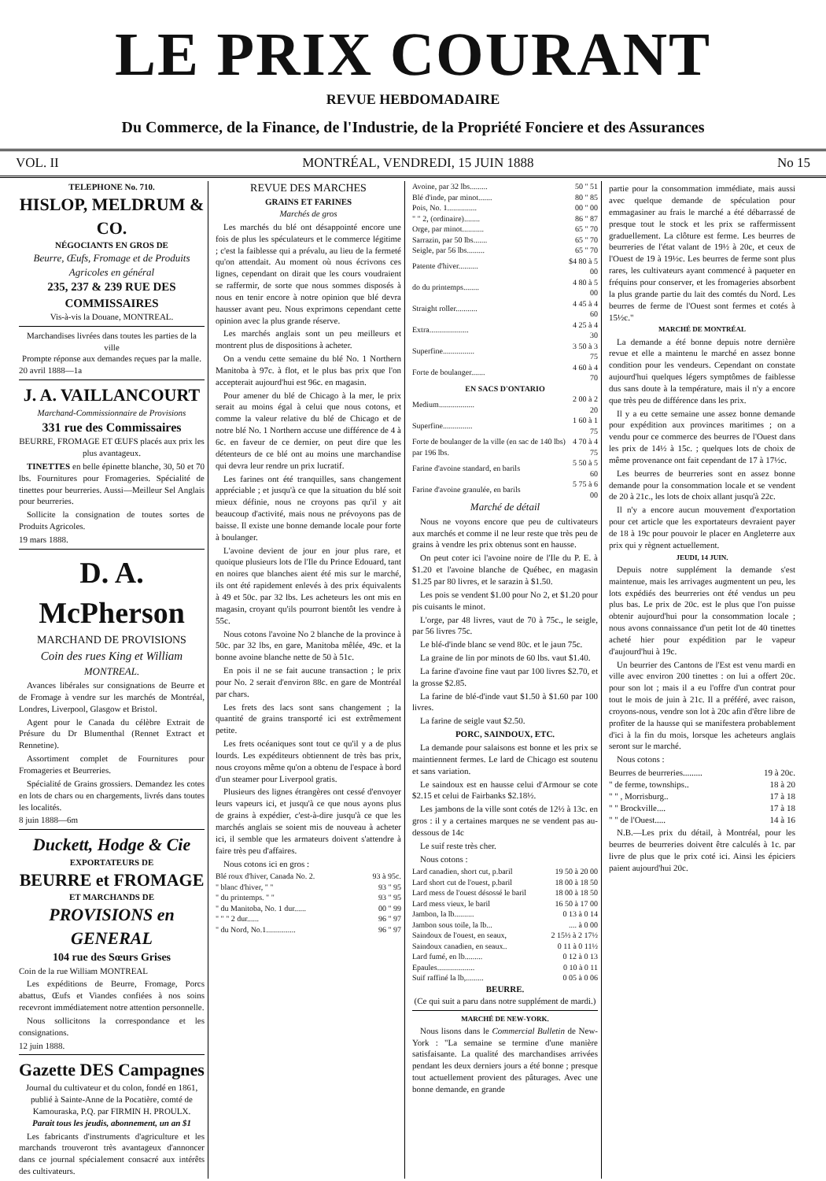LE PRIX COURANT
REVUE HEBDOMADAIRE
Du Commerce, de la Finance, de l'Industrie, de la Propriété Fonciere et des Assurances
VOL. II MONTRÉAL, VENDREDI, 15 JUIN 1888 No 15
TELEPHONE No. 710.
HISLOP, MELDRUM & CO.
NÉGOCIANTS EN GROS DE
Beurre, Œufs, Fromage et de Produits Agricoles en général
235, 237 & 239 RUE DES COMMISSAIRES
Vis-à-vis la Douane, MONTREAL.
Marchandises livrées dans toutes les parties de la ville
Prompte réponse aux demandes reçues par la malle.
20 avril 1888—1a
J. A. VAILLANCOURT
Marchand-Commissionnaire de Provisions
331 rue des Commissaires
BEURRE, FROMAGE ET ŒUFS placés aux prix les plus avantageux.
TINETTES en belle épinette blanche, 30, 50 et 70 lbs. Fournitures pour Fromageries. Spécialité de tinettes pour beurreries. Aussi—Meilleur Sel Anglais pour beurreries.
Sollicite la consignation de toutes sortes de Produits Agricoles.
19 mars 1888.
D. A. McPherson
MARCHAND DE PROVISIONS
Coin des rues King et William
MONTREAL.
Avances libérales sur consignations de Beurre et de Fromage à vendre sur les marchés de Montréal, Londres, Liverpool, Glasgow et Bristol.
Agent pour le Canada du célèbre Extrait de Présure du Dr Blumenthal (Rennet Extract et Rennetine).
Assortiment complet de Fournitures pour Fromageries et Beurreries.
Spécialité de Grains grossiers. Demandez les cotes en lots de chars ou en chargements, livrés dans toutes les localités.
8 juin 1888—6m
Duckett, Hodge & Cie
EXPORTATEURS DE
BEURRE et FROMAGE
ET MARCHANDS DE
PROVISIONS en GENERAL
104 rue des Sœurs Grises
Coin de la rue William MONTREAL
Les expéditions de Beurre, Fromage, Porcs abattus, Œufs et Viandes confiées à nos soins recevront immédiatement notre attention personnelle.
Nous sollicitons la correspondance et les consignations.
12 juin 1888.
Gazette DES Campagnes
Journal du cultivateur et du colon, fondé en 1861, publié à Sainte-Anne de la Pocatière, comté de Kamouraska, P.Q. par FIRMIN H. PROULX.
Parait tous les jeudis, abonnement, un an $1
Les fabricants d'instruments d'agriculture et les marchands trouveront très avantageux d'annoncer dans ce journal spécialement consacré aux intérêts des cultivateurs.
REVUE DES MARCHES
GRAINS ET FARINES
Marchés de gros
Les marchés du blé ont désappointé encore une fois de plus les spéculateurs et le commerce légitime ; c'est la faiblesse qui a prévalu, au lieu de la fermeté qu'on attendait. Au moment où nous écrivons ces lignes, cependant on dirait que les cours voudraient se raffermir, de sorte que nous sommes disposés à nous en tenir encore à notre opinion que blé devra hausser avant peu. Nous exprimons cependant cette opinion avec la plus grande réserve.
Les marchés anglais sont un peu meilleurs et montrent plus de dispositions à acheter.
On a vendu cette semaine du blé No. 1 Northern Manitoba à 97c. à flot, et le plus bas prix que l'on accepterait aujourd'hui est 96c. en magasin.
Pour amener du blé de Chicago à la mer, le prix serait au moins égal à celui que nous cotons, et comme la valeur relative du blé de Chicago et de notre blé No. 1 Northern accuse une différence de 4 à 6c. en faveur de ce dernier, on peut dire que les détenteurs de ce blé ont au moins une marchandise qui devra leur rendre un prix lucratif.
Les farines ont été tranquilles, sans changement appréciable ; et jusqu'à ce que la situation du blé soit mieux définie, nous ne croyons pas qu'il y ait beaucoup d'activité, mais nous ne prévoyons pas de baisse. Il existe une bonne demande locale pour forte à boulanger.
L'avoine devient de jour en jour plus rare, et quoique plusieurs lots de l'Ile du Prince Edouard, tant en noires que blanches aient été mis sur le marché, ils ont été rapidement enlevés à des prix équivalents à 49 et 50c. par 32 lbs. Les acheteurs les ont mis en magasin, croyant qu'ils pourront bientôt les vendre à 55c.
Nous cotons l'avoine No 2 blanche de la province à 50c. par 32 lbs, en gare, Manitoba mêlée, 49c. et la bonne avoine blanche nette de 50 à 51c.
En pois il ne se fait aucune transaction ; le prix pour No. 2 serait d'environ 88c. en gare de Montréal par chars.
Les frets des lacs sont sans changement ; la quantité de grains transporté ici est extrêmement petite.
Les frets océaniques sont tout ce qu'il y a de plus lourds. Les expéditeurs obtiennent de très bas prix, nous croyons même qu'on a obtenu de l'espace à bord d'un steamer pour Liverpool gratis.
Plusieurs des lignes étrangères ont cessé d'envoyer leurs vapeurs ici, et jusqu'à ce que nous ayons plus de grains à expédier, c'est-à-dire jusqu'à ce que les marchés anglais se soient mis de nouveau à acheter ici, il semble que les armateurs doivent s'attendre à faire très peu d'affaires.
Nous cotons ici en gros :
| Blé roux d'hiver, Canada No. 2. | 93 à 95c. |
| " blanc d'hiver, " " | 93 " 95 |
| " du printemps. " " | 93 " 95 |
| " du Manitoba, No. 1 dur...... | 00 " 99 |
| " " " 2 dur...... | 96 " 97 |
| " du Nord, No.1............... | 96 " 97 |
| Avoine, par 32 lbs......... | 50 " 51 |
| Blé d'inde, par minot....... | 80 " 85 |
| Pois, No. 1............... | 00 " 00 |
| " " 2, (ordinaire)........ | 86 " 87 |
| Orge, par minot........... | 65 " 70 |
| Sarrazin, par 50 lbs....... | 65 " 70 |
| Seigle, par 56 lbs......... | 65 " 70 |
| Patente d'hiver.......... | $4 80 à 5 00 |
| do du printemps........ | 4 80 à 5 00 |
| Straight roller........... | 4 45 à 4 60 |
| Extra.................... | 4 25 à 4 30 |
| Superfine................ | 3 50 à 3 75 |
| Forte de boulanger....... | 4 60 à 4 70 |
| EN SACS D'ONTARIO | |
| Medium.................. | 2 00 à 2 20 |
| Superfine............... | 1 60 à 1 75 |
| Forte de boulanger de la ville (en sac de 140 lbs) par 196 lbs. | 4 70 à 4 75 |
| Farine d'avoine standard, en barils | 5 50 à 5 60 |
| Farine d'avoine granulée, en barils | 5 75 à 6 00 |
Marché de détail
Nous ne voyons encore que peu de cultivateurs aux marchés et comme il ne leur reste que très peu de grains à vendre les prix obtenus sont en hausse.
On peut coter ici l'avoine noire de l'Ile du P. E. à $1.20 et l'avoine blanche de Québec, en magasin $1.25 par 80 livres, et le sarazin à $1.50.
Les pois se vendent $1.00 pour No 2, et $1.20 pour pis cuisants le minot.
L'orge, par 48 livres, vaut de 70 à 75c., le seigle, par 56 livres 75c.
Le blé-d'inde blanc se vend 80c. et le jaun 75c.
La graine de lin por minots de 60 lbs. vaut $1.40.
La farine d'avoine fine vaut par 100 livres $2.70, et la grosse $2.85.
La farine de blé-d'inde vaut $1.50 à $1.60 par 100 livres.
La farine de seigle vaut $2.50.
PORC, SAINDOUX, ETC.
La demande pour salaisons est bonne et les prix se maintiennent fermes. Le lard de Chicago est soutenu et sans variation.
Le saindoux est en hausse celui d'Armour se cote $2.15 et celui de Fairbanks $2.18½.
Les jambons de la ville sont cotés de 12½ à 13c. en gros : il y a certaines marques ne se vendent pas au-dessous de 14c
Le suif reste très cher.
Nous cotons :
| Lard canadien, short cut, p.baril | 19 50 à 20 00 |
| Lard short cut de l'ouest, p.baril | 18 00 à 18 50 |
| Lard mess de l'ouest désossé le baril | 18 00 à 18 50 |
| Lard mess vieux, le baril | 16 50 à 17 00 |
| Jambon, la lb.......... | 0 13 à 0 14 |
| Jambon sous toile, la lb... | .... à 0 00 |
| Saindoux de l'ouest, en seaux, | 2 15½ à 2 17½ |
| Saindoux canadien, en seaux.. | 0 11 à 0 11½ |
| Lard fumé, en lb......... | 0 12 à 0 13 |
| Epaules................... | 0 10 à 0 11 |
| Suif raffiné la lb,......... | 0 05 à 0 06 |
BEURRE.
(Ce qui suit a paru dans notre supplément de mardi.)
MARCHÉ DE NEW-YORK.
Nous lisons dans le Commercial Bulletin de New-York : "La semaine se termine d'une manière satisfaisante. La qualité des marchandises arrivées pendant les deux derniers jours a été bonne ; presque tout actuellement provient des pâturages. Avec une bonne demande, en grande
partie pour la consommation immédiate, mais aussi avec quelque demande de spéculation pour emmagasiner au frais le marché a été débarrassé de presque tout le stock et les prix se raffermissent graduellement. La clôture est ferme. Les beurres de beurreries de l'état valant de 19½ à 20c, et ceux de l'Ouest de 19 à 19½c. Les beurres de ferme sont plus rares, les cultivateurs ayant commencé à paqueter en fréquins pour conserver, et les fromageries absorbent la plus grande partie du lait des comtés du Nord. Les beurres de ferme de l'Ouest sont fermes et cotés à 15½c."
MARCHÉ DE MONTRÉAL
La demande a été bonne depuis notre dernière revue et elle a maintenu le marché en assez bonne condition pour les vendeurs. Cependant on constate aujourd'hui quelques légers symptômes de faiblesse dus sans doute à la température, mais il n'y a encore que très peu de différence dans les prix.
Il y a eu cette semaine une assez bonne demande pour expédition aux provinces maritimes ; on a vendu pour ce commerce des beurres de l'Ouest dans les prix de 14½ à 15c. ; quelques lots de choix de même provenance ont fait cependant de 17 à 17½c.
Les beurres de beurreries sont en assez bonne demande pour la consommation locale et se vendent de 20 à 21c., les lots de choix allant jusqu'à 22c.
Il n'y a encore aucun mouvement d'exportation pour cet article que les exportateurs devraient payer de 18 à 19c pour pouvoir le placer en Angleterre aux prix qui y règnent actuellement.
JEUDI, 14 JUIN.
Depuis notre supplément la demande s'est maintenue, mais les arrivages augmentent un peu, les lots expédiés des beurreries ont été vendus un peu plus bas. Le prix de 20c. est le plus que l'on puisse obtenir aujourd'hui pour la consommation locale ; nous avons connaissance d'un petit lot de 40 tinettes acheté hier pour expédition par le vapeur d'aujourd'hui à 19c.
Un beurrier des Cantons de l'Est est venu mardi en ville avec environ 200 tinettes : on lui a offert 20c. pour son lot ; mais il a eu l'offre d'un contrat pour tout le mois de juin à 21c. Il a préféré, avec raison, croyons-nous, vendre son lot à 20c afin d'être libre de profiter de la hausse qui se manifestera probablement d'ici à la fin du mois, lorsque les acheteurs anglais seront sur le marché.
Nous cotons :
| Beurres de beurreries......... | 19 à 20c. |
| " de ferme, townships.. | 18 à 20 |
| " " , Morrisburg.. | 17 à 18 |
| " " Brockville.... | 17 à 18 |
| " " de l'Ouest..... | 14 à 16 |
N.B.—Les prix du détail, à Montréal, pour les beurres de beurreries doivent être calculés à 1c. par livre de plus que le prix coté ici. Ainsi les épiciers paient aujourd'hui 20c.